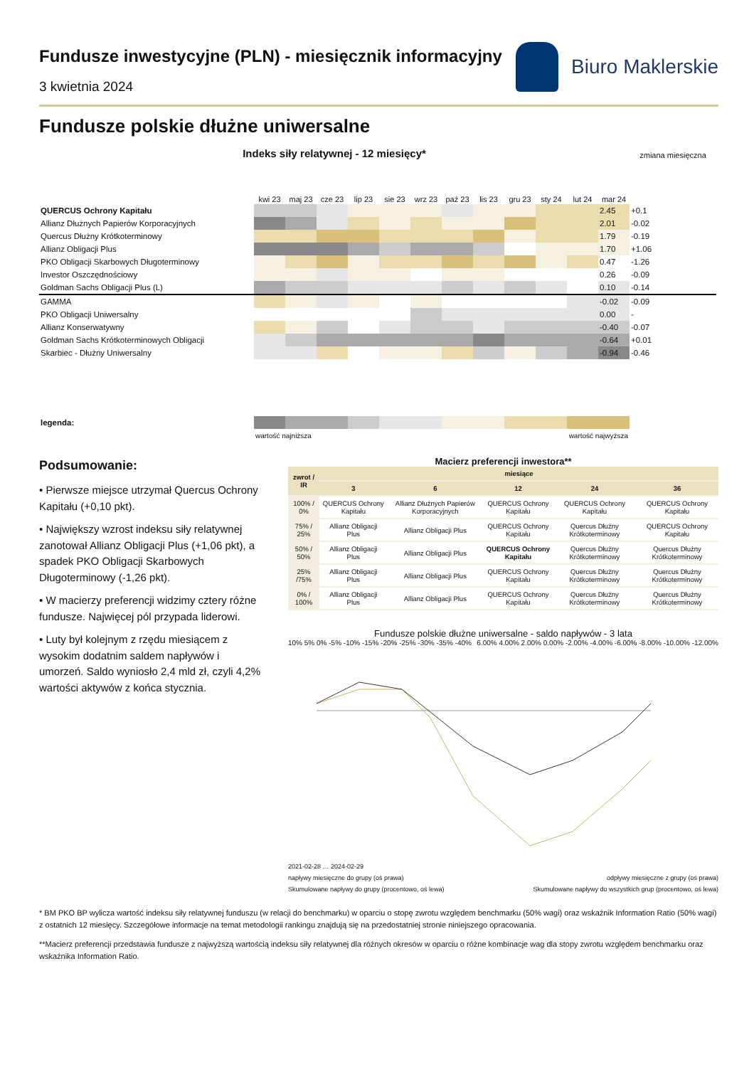Fundusze inwestycyjne (PLN) - miesięcznik informacyjny
3 kwietnia 2024
Biuro Maklerskie
Fundusze polskie dłużne uniwersalne
| Indeks siły relatywnej - 12 miesięcy* | | | | | | | | | | | | | zmiana miesięczna |
| --- | --- | --- | --- | --- | --- | --- | --- | --- | --- | --- | --- | --- | --- |
| | kwi 23 | maj 23 | cze 23 | lip 23 | sie 23 | wrz 23 | paź 23 | lis 23 | gru 23 | sty 24 | lut 24 | mar 24 | |
| QUERCUS Ochrony Kapitału | | | | | | | | | | | | 2.45 | +0.1 |
| Allianz Dłużnych Papierów Korporacyjnych | | | | | | | | | | | | 2.01 | -0.02 |
| Quercus Dłużny Krótkoterminowy | | | | | | | | | | | | 1.79 | -0.19 |
| Allianz Obligacji Plus | | | | | | | | | | | | 1.70 | +1.06 |
| PKO Obligacji Skarbowych Długoterminowy | | | | | | | | | | | | 0.47 | -1.26 |
| Investor Oszczędnościowy | | | | | | | | | | | | 0.26 | -0.09 |
| Goldman Sachs Obligacji Plus (L) | | | | | | | | | | | | 0.10 | -0.14 |
| GAMMA | | | | | | | | | | | | -0.02 | -0.09 |
| PKO Obligacji Uniwersalny | | | | | | | | | | | | 0.00 | - |
| Allianz Konserwatywny | | | | | | | | | | | | -0.40 | -0.07 |
| Goldman Sachs Krótkoterminowych Obligacji | | | | | | | | | | | | -0.64 | +0.01 |
| Skarbiec - Dłużny Uniwersalny | | | | | | | | | | | | -0.94 | -0.46 |
| legenda: | | | | | | | | | | | | | |
| | wartość najniższa | | | | wartość najwyższa | | | | | | | | |
Podsumowanie:
• Pierwsze miejsce utrzymał Quercus Ochrony Kapitału (+0,10 pkt).
• Największy wzrost indeksu siły relatywnej zanotował Allianz Obligacji Plus (+1,06 pkt), a spadek PKO Obligacji Skarbowych Długoterminowy (-1,26 pkt).
• W macierzy preferencji widzimy cztery różne fundusze. Najwięcej pól przypada liderowi.
• Luty był kolejnym z rzędu miesiącem z wysokim dodatnim saldem napływów i umorzeń. Saldo wyniosło 2,4 mld zł, czyli 4,2% wartości aktywów z końca stycznia.
Macierz preferencji inwestora**
| zwrot / IR | miesiące | | | | |
| --- | --- | --- | --- | --- | --- |
| | 3 | 6 | 12 | 24 | 36 |
| 100% / 0% | QUERCUS Ochrony Kapitału | Allianz Dłużnych Papierów Korporacyjnych | QUERCUS Ochrony Kapitału | QUERCUS Ochrony Kapitału | QUERCUS Ochrony Kapitału |
| 75% / 25% | Allianz Obligacji Plus | Allianz Obligacji Plus | QUERCUS Ochrony Kapitału | Quercus Dłużny Krótkoterminowy | QUERCUS Ochrony Kapitału |
| 50% / 50% | Allianz Obligacji Plus | Allianz Obligacji Plus | QUERCUS Ochrony Kapitału | Quercus Dłużny Krótkoterminowy | Quercus Dłużny Krótkoterminowy |
| 25% /75% | Allianz Obligacji Plus | Allianz Obligacji Plus | QUERCUS Ochrony Kapitału | Quercus Dłużny Krótkoterminowy | Quercus Dłużny Krótkoterminowy |
| 0% / 100% | Allianz Obligacji Plus | Allianz Obligacji Plus | QUERCUS Ochrony Kapitału | Quercus Dłużny Krótkoterminowy | Quercus Dłużny Krótkoterminowy |
Fundusze polskie dłużne uniwersalne - saldo napływów - 3 lata
10% 5% 0% -5% -10% -15% -20% -25% -30% -35% -40%
6.00% 4.00% 2.00% 0.00% -2.00% -4.00% -6.00% -8.00% -10.00% -12.00%
2021-02-28 … 2024-02-29
napływy miesięczne do grupy (oś prawa) odpływy miesięczne z grupy (oś prawa)
Skumulowane napływy do grupy (procentowo, oś lewa) Skumulowane napływy do wszystkich grup (procentowo, oś lewa)
* BM PKO BP wylicza wartość indeksu siły relatywnej funduszu (w relacji do benchmarku) w oparciu o stopę zwrotu względem benchmarku (50% wagi) oraz wskaźnik Information Ratio (50% wagi) z ostatnich 12 miesięcy. Szczegółowe informacje na temat metodologii rankingu znajdują się na przedostatniej stronie niniejszego opracowania.
**Macierz preferencji przedstawia fundusze z najwyższą wartością indeksu siły relatywnej dla różnych okresów w oparciu o różne kombinacje wag dla stopy zwrotu względem benchmarku oraz wskaźnika Information Ratio.